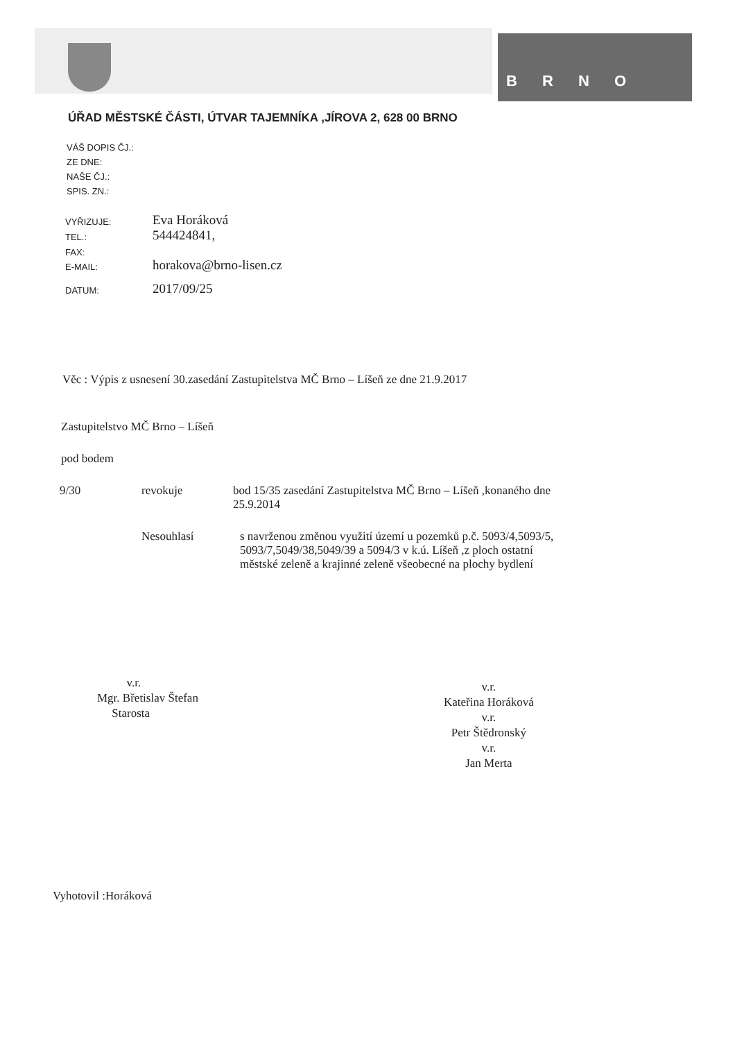B R N O
ÚŘAD MĚSTSKÉ ČÁSTI, ÚTVAR TAJEMNÍKA ,JÍROVA 2, 628 00 BRNO
VÁŠ DOPIS ČJ.:
ZE DNE:
NAŠE ČJ.:
SPIS. ZN.:
VYŘIZUJE:
Eva Horáková
TEL.:
544424841,
FAX:
E-MAIL:
horakova@brno-lisen.cz
DATUM:
2017/09/25
Věc : Výpis z usnesení 30.zasedání Zastupitelstva MČ Brno – Líšeň ze dne 21.9.2017
Zastupitelstvo MČ Brno – Líšeň
pod bodem
9/30 revokuje bod 15/35 zasedání Zastupitelstva MČ Brno – Líšeň ,konaného dne
25.9.2014
Nesouhlasí s navrženou změnou využití území u pozemků p.č. 5093/4,5093/5,
5093/7,5049/38,5049/39 a 5094/3 v k.ú. Líšeň ,z ploch ostatní
městské zeleně a krajinné zeleně všeobecné na plochy bydlení
v.r.
Mgr. Břetislav Štefan
Starosta
v.r.
Kateřina Horáková
v.r.
Petr Štědronský
v.r.
Jan Merta
Vyhotovil :Horáková